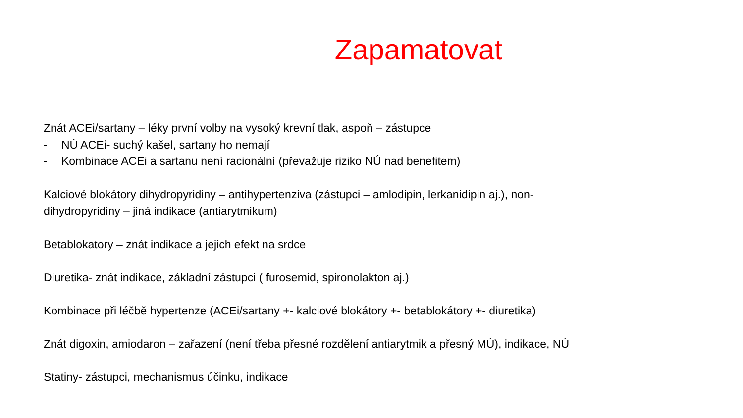Zapamatovat
Znát ACEi/sartany – léky první volby na vysoký krevní tlak, aspoň – zástupce
- NÚ ACEi- suchý kašel, sartany ho nemají
- Kombinace ACEi a sartanu není racionální (převažuje riziko NÚ nad benefitem)
Kalciové blokátory dihydropyridiny – antihypertenziva (zástupci – amlodipin, lerkanidipin aj.), non-
dihydropyridiny – jiná indikace (antiarytmikum)
Betablokatory – znát indikace a jejich efekt na srdce
Diuretika- znát indikace, základní zástupci ( furosemid, spironolakton aj.)
Kombinace při léčbě hypertenze (ACEi/sartany +- kalciové blokátory +- betablokátory +- diuretika)
Znát digoxin, amiodaron – zařazení (není třeba přesné rozdělení antiarytmik a přesný MÚ), indikace, NÚ
Statiny- zástupci, mechanismus účinku, indikace